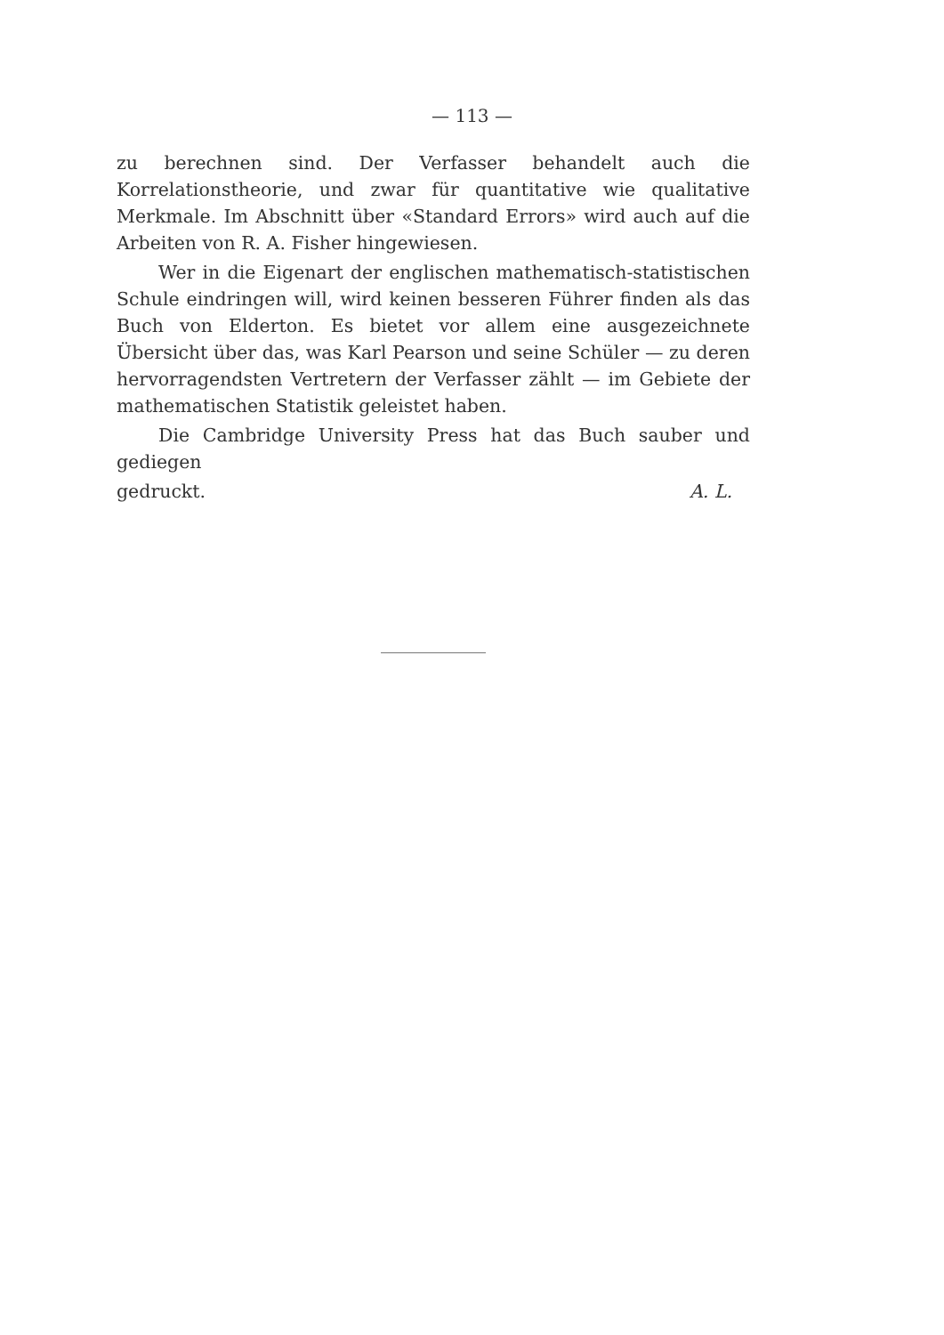— 113 —
zu berechnen sind. Der Verfasser behandelt auch die Korrelationstheorie, und zwar für quantitative wie qualitative Merkmale. Im Abschnitt über «Standard Errors» wird auch auf die Arbeiten von R. A. Fisher hingewiesen.
Wer in die Eigenart der englischen mathematisch-statistischen Schule eindringen will, wird keinen besseren Führer finden als das Buch von Elderton. Es bietet vor allem eine ausgezeichnete Übersicht über das, was Karl Pearson und seine Schüler — zu deren hervorragendsten Vertretern der Verfasser zählt — im Gebiete der mathematischen Statistik geleistet haben.
Die Cambridge University Press hat das Buch sauber und gediegen
gedruckt. A. L.